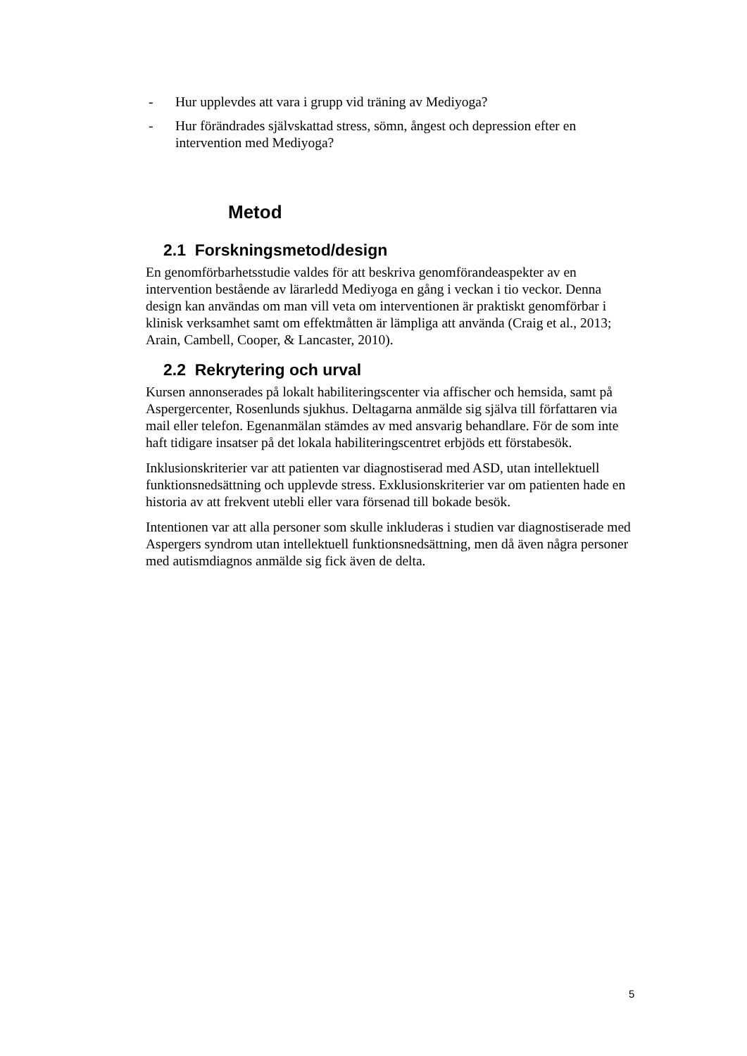- Hur upplevdes att vara i grupp vid träning av Mediyoga?
- Hur förändrades självskattad stress, sömn, ångest och depression efter en intervention med Mediyoga?
Metod
2.1 Forskningsmetod/design
En genomförbarhetsstudie valdes för att beskriva genomförandeaspekter av en intervention bestående av lärarledd Mediyoga en gång i veckan i tio veckor. Denna design kan användas om man vill veta om interventionen är praktiskt genomförbar i klinisk verksamhet samt om effektmåtten är lämpliga att använda (Craig et al., 2013; Arain, Cambell, Cooper, & Lancaster, 2010).
2.2 Rekrytering och urval
Kursen annonserades på lokalt habiliteringscenter via affischer och hemsida, samt på Aspergercenter, Rosenlunds sjukhus. Deltagarna anmälde sig själva till författaren via mail eller telefon. Egenanmälan stämdes av med ansvarig behandlare. För de som inte haft tidigare insatser på det lokala habiliteringscentret erbjöds ett förstabesök.
Inklusionskriterier var att patienten var diagnostiserad med ASD, utan intellektuell funktionsnedsättning och upplevde stress. Exklusionskriterier var om patienten hade en historia av att frekvent utebli eller vara försenad till bokade besök.
Intentionen var att alla personer som skulle inkluderas i studien var diagnostiserade med Aspergers syndrom utan intellektuell funktionsnedsättning, men då även några personer med autismdiagnos anmälde sig fick även de delta.
5